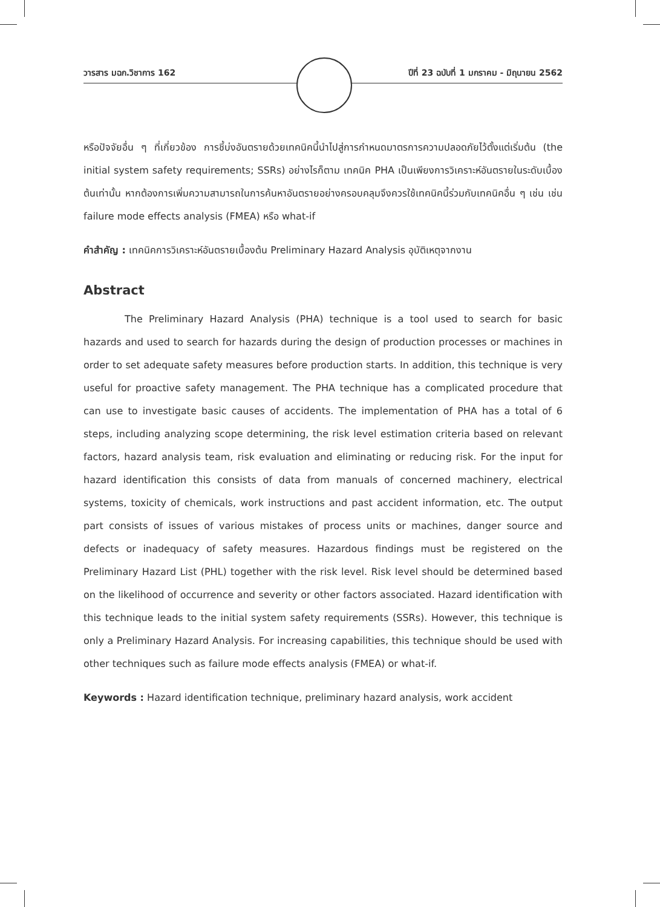วารสาร มฉก.วิชาการ 162 ปีที่ 23 ฉบับที่ 1 มกราคม - มิถุนายน 2562
หรือปัจจัยอื่น ๆ ที่เกี่ยวข้อง การชี้บ่งอันตรายด้วยเทคนิคนี้นำไปสู่การกำหนดมาตรการความปลอดภัยไว้ตั้งแต่เริ่มต้น (the initial system safety requirements; SSRs) อย่างไรก็ตาม เทคนิค PHA เป็นเพียงการวิเคราะห์อันตรายในระดับเบื้องต้นเท่านั้น หากต้องการเพิ่มความสามารถในการค้นหาอันตรายอย่างครอบคลุมจึงควรใช้เทคนิคนี้ร่วมกับเทคนิคอื่น ๆ เช่น เช่น failure mode effects analysis (FMEA) หรือ what-if
คำสำคัญ : เทคนิคการวิเคราะห์อันตรายเบื้องต้น Preliminary Hazard Analysis อุบัติเหตุจากงาน
Abstract
The Preliminary Hazard Analysis (PHA) technique is a tool used to search for basic hazards and used to search for hazards during the design of production processes or machines in order to set adequate safety measures before production starts. In addition, this technique is very useful for proactive safety management. The PHA technique has a complicated procedure that can use to investigate basic causes of accidents. The implementation of PHA has a total of 6 steps, including analyzing scope determining, the risk level estimation criteria based on relevant factors, hazard analysis team, risk evaluation and eliminating or reducing risk. For the input for hazard identification this consists of data from manuals of concerned machinery, electrical systems, toxicity of chemicals, work instructions and past accident information, etc. The output part consists of issues of various mistakes of process units or machines, danger source and defects or inadequacy of safety measures. Hazardous findings must be registered on the Preliminary Hazard List (PHL) together with the risk level. Risk level should be determined based on the likelihood of occurrence and severity or other factors associated. Hazard identification with this technique leads to the initial system safety requirements (SSRs). However, this technique is only a Preliminary Hazard Analysis. For increasing capabilities, this technique should be used with other techniques such as failure mode effects analysis (FMEA) or what-if.
Keywords : Hazard identification technique, preliminary hazard analysis, work accident